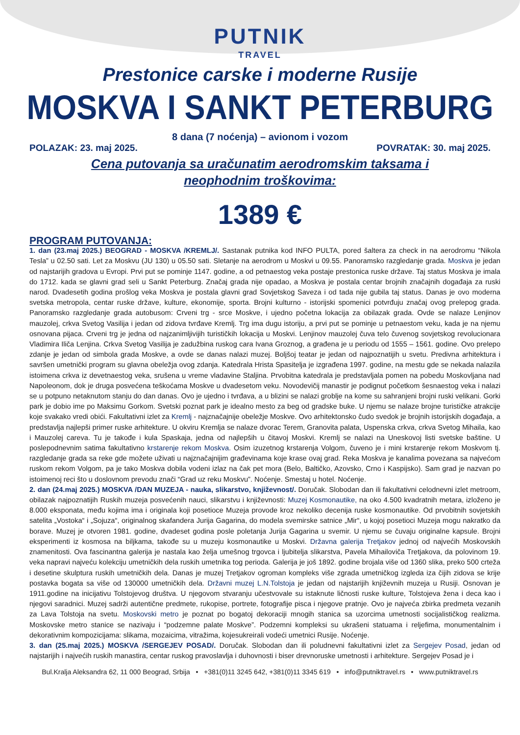PUTNIK
TRAVEL
Prestonice carske i moderne Rusije
MOSKVA I SANKT PETERBURG
8 dana (7 noćenja) – avionom i vozom
POLAZAK: 23. maj 2025. POVRATAK: 30. maj 2025.
Cena putovanja sa uračunatim aerodromskim taksama i neophodnim troškovima:
1389 €
PROGRAM PUTOVANJA:
1. dan (23.maj 2025.) BEOGRAD - MOSKVA /KREMLJ/. Sastanak putnika kod INFO PULTA, pored šaltera za check in na aerodromu “Nikola Tesla” u 02.50 sati. Let za Moskvu (JU 130) u 05.50 sati. Sletanje na aerodrom u Moskvi u 09.55. Panoramsko razgledanje grada. Moskva je jedan od najstarijih gradova u Evropi. Prvi put se pominje 1147. godine, a od petnaestog veka postaje prestonica ruske države. Taj status Moskva je imala do 1712. kada se glavni grad seli u Sankt Peterburg. Značaj grada nije opadao, a Moskva je postala centar brojnih značajnih događaja za ruski narod. Dvadesetih godina prošlog veka Moskva je postala glavni grad Sovjetskog Saveza i od tada nije gubila taj status. Danas je ovo moderna svetska metropola, centar ruske države, kulture, ekonomije, sporta. Brojni kulturno - istorijski spomenici potvrđuju značaj ovog prelepog grada. Panoramsko razgledanje grada autobusom: Crveni trg - srce Moskve, i ujedno početna lokacija za obilazak grada. Ovde se nalaze Lenjinov mauzolej, crkva Svetog Vasilija i jedan od zidova tvrđave Kremlj. Trg ima dugu istoriju, a prvi put se pominje u petnaestom veku, kada je na njemu osnovana pijaca. Crveni trg je jedna od najzanimljivijih turističkih lokacija u Moskvi. Lenjinov mauzolej čuva telo čuvenog sovjetskog revolucionara Vladimira Iliča Lenjina. Crkva Svetog Vasilija je zadužbina ruskog cara Ivana Groznog, a građena je u periodu od 1555 – 1561. godine. Ovo prelepo zdanje je jedan od simbola grada Moskve, a ovde se danas nalazi muzej. Boljšoj teatar je jedan od najpoznatijih u svetu. Predivna arhitektura i savršen umetnički program su glavna obeležja ovog zdanja. Katedrala Hrista Spasitelja je izgrađena 1997. godine, na mestu gde se nekada nalazila istoimena crkva iz devetnaestog veka, srušena u vreme vladavine Staljina. Prvobitna katedrala je predstavljala pomen na pobedu Moskovljana nad Napoleonom, dok je druga posvećena teškoćama Moskve u dvadesetom veku. Novodevičij manastir je podignut početkom šesnaestog veka i nalazi se u potpuno netaknutom stanju do dan danas. Ovo je ujedno i tvrđava, a u blizini se nalazi groblje na kome su sahranjeni brojni ruski velikani. Gorki park je dobio ime po Maksimu Gorkom. Svetski poznat park je idealno mesto za beg od gradske buke. U njemu se nalaze brojne turističke atrakcije koje svakako vredi obići. Fakultativni izlet za Kremlj - najznačajnije obeležje Moskve. Ovo arhitektonsko čudo svedok je brojnih istorijskih događaja, a predstavlja najlepši primer ruske arhitekture. U okviru Kremlja se nalaze dvorac Terem, Granovita palata, Uspenska crkva, crkva Svetog Mihaila, kao i Mauzolej careva. Tu je takođe i kula Spaskaja, jedna od najlepših u čitavoj Moskvi. Kremlj se nalazi na Uneskovoj listi svetske baštine. U poslepodnevnim satima fakultativno krstarenje rekom Moskva. Osim izuzetnog krstarenja Volgom, čuveno je i mini krstarenje rekom Moskvom tj. razgledanje grada sa reke gde možete uživati u najznačajnijim građevinama koje krase ovaj grad. Reka Moskva je kanalima povezana sa najvećom ruskom rekom Volgom, pa je tako Moskva dobila vodeni izlaz na čak pet mora (Belo, Baltičko, Azovsko, Crno i Kaspijsko). Sam grad je nazvan po istoimenoj reci što u doslovnom prevodu znači “Grad uz reku Moskvu”. Noćenje. Smestaj u hotel. Noćenje.
2. dan (24.maj 2025.) MOSKVA /DAN MUZEJA - nauka, slikarstvo, književnost/. Doručak. Slobodan dan ili fakultativni celodnevni izlet metroom, obilazak najpoznatijih Ruskih muzeja posvećenih nauci, slikarstvu i književnosti: Muzej Kosmonautike, na oko 4.500 kvadratnih metara, izloženo je 8.000 eksponata, među kojima ima i originala koji posetioce Muzeja provode kroz nekoliko decenija ruske kosmonautike. Od prvobitnih sovjetskih satelita „Vostoka“ i „Sojuza“, originalnog skafandera Jurija Gagarina, do modela svemirske satnice „Mir“, u kojoj posetioci Muzeja mogu nakratko da borave. Muzej je otvoren 1981. godine, dvadeset godina posle poletanja Jurija Gagarina u svemir. U njemu se čuvaju originalne kapsule. Brojni eksperimenti iz kosmosa na biljkama, takođe su u muzeju kosmonautike u Moskvi. Državna galerija Tretjakov jednoj od najvećih Moskovskih znamenitosti. Ova fascinantna galerija je nastala kao želja umešnog trgovca i ljubitelja slikarstva, Pavela Mihailoviča Tretjakova, da polovinom 19. veka napravi najveću kolekciju umetničkih dela ruskih umetnika tog perioda. Galerija je još 1892. godine brojala više od 1360 slika, preko 500 crteža i desetine skulptura ruskih umetničkih dela. Danas je muzej Tretjakov ogroman kompleks više zgrada umetničkog izgleda iza čijih zidova se krije postavka bogata sa više od 130000 umetničkih dela. Državni muzej L.N.Tolstoja je jedan od najstarijih književnih muzeja u Rusiji. Osnovan je 1911.godine na inicijativu Tolstojevog društva. U njegovom stvaranju učestvovale su istaknute ličnosti ruske kulture, Tolstojeva žena i deca kao i njegovi saradnici. Muzej sadrži autentične predmete, rukopise, portrete, fotografije pisca i njegove pratnje. Ovo je najveća zbirka predmeta vezanih za Lava Tolstoja na svetu. Moskovski metro je poznat po bogatoj dekoraciji mnogih stanica sa uzorcima umetnosti socijalističkog realizma. Moskovske metro stanice se nazivaju i “podzemne palate Moskve”. Podzemni kompleksi su ukrašeni statuama i reljefima, monumentalnim i dekorativnim kompozicijama: slikama, mozaicima, vitražima, kojesukreirali vodeći umetnici Rusije. Noćenje.
3. dan (25.maj 2025.) MOSKVA /SERGEJEV POSAD/. Doručak. Slobodan dan ili poludnevni fakultativni izlet za Sergejev Posad, jedan od najstarijih i najvećih ruskih manastira, centar ruskog pravoslavlja i duhovnosti i biser drevnoruske umetnosti i arhitekture. Sergejev Posad je i
Bul.Kralja Aleksandra 62, 11 000 Beograd, Srbija • +381(0)11 3245 642, +381(0)11 3345 619 • info@putniktravel.rs • www.putniktravel.rs